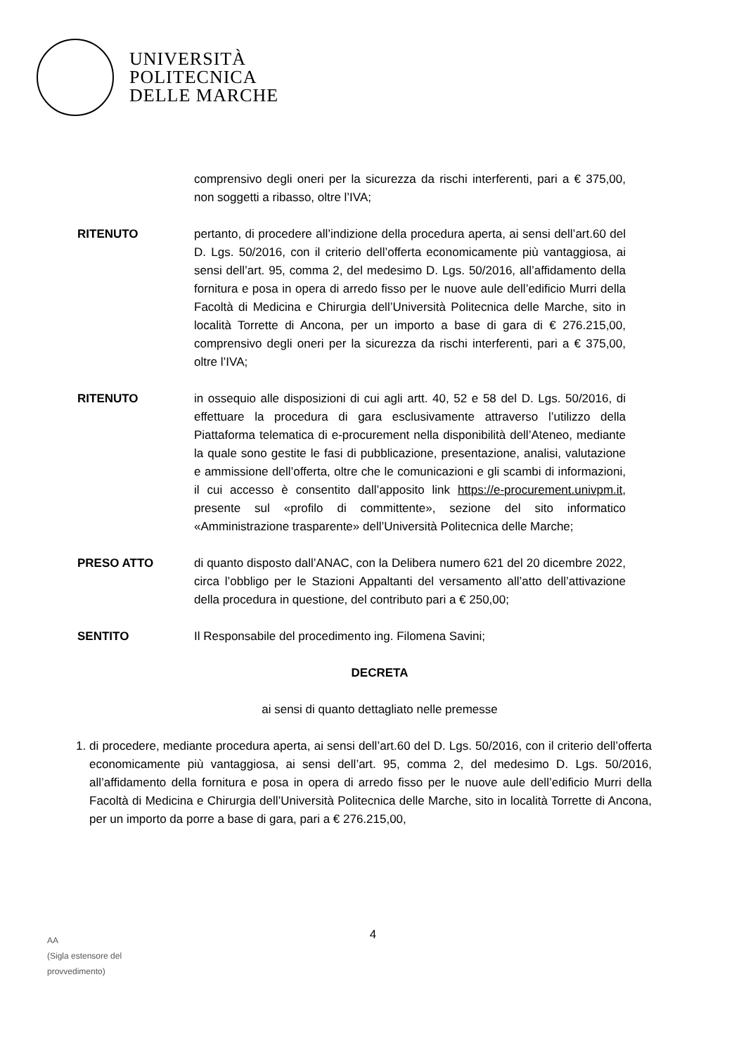UNIVERSITÀ
POLITECNICA
DELLE MARCHE
comprensivo degli oneri per la sicurezza da rischi interferenti, pari a € 375,00, non soggetti a ribasso, oltre l’IVA;
RITENUTO pertanto, di procedere all’indizione della procedura aperta, ai sensi dell’art.60 del D. Lgs. 50/2016, con il criterio dell’offerta economicamente più vantaggiosa, ai sensi dell’art. 95, comma 2, del medesimo D. Lgs. 50/2016, all’affidamento della fornitura e posa in opera di arredo fisso per le nuove aule dell’edificio Murri della Facoltà di Medicina e Chirurgia dell’Università Politecnica delle Marche, sito in località Torrette di Ancona, per un importo a base di gara di € 276.215,00, comprensivo degli oneri per la sicurezza da rischi interferenti, pari a € 375,00, oltre l’IVA;
RITENUTO in ossequio alle disposizioni di cui agli artt. 40, 52 e 58 del D. Lgs. 50/2016, di effettuare la procedura di gara esclusivamente attraverso l’utilizzo della Piattaforma telematica di e-procurement nella disponibilità dell’Ateneo, mediante la quale sono gestite le fasi di pubblicazione, presentazione, analisi, valutazione e ammissione dell’offerta, oltre che le comunicazioni e gli scambi di informazioni, il cui accesso è consentito dall’apposito link https://e-procurement.univpm.it, presente sul «profilo di committente», sezione del sito informatico «Amministrazione trasparente» dell’Università Politecnica delle Marche;
PRESO ATTO di quanto disposto dall’ANAC, con la Delibera numero 621 del 20 dicembre 2022, circa l’obbligo per le Stazioni Appaltanti del versamento all’atto dell’attivazione della procedura in questione, del contributo pari a € 250,00;
SENTITO Il Responsabile del procedimento ing. Filomena Savini;
DECRETA
ai sensi di quanto dettagliato nelle premesse
1. di procedere, mediante procedura aperta, ai sensi dell’art.60 del D. Lgs. 50/2016, con il criterio dell’offerta economicamente più vantaggiosa, ai sensi dell’art. 95, comma 2, del medesimo D. Lgs. 50/2016, all’affidamento della fornitura e posa in opera di arredo fisso per le nuove aule dell’edificio Murri della Facoltà di Medicina e Chirurgia dell’Università Politecnica delle Marche, sito in località Torrette di Ancona, per un importo da porre a base di gara, pari a € 276.215,00,
4
AA
(Sigla estensore del
provvedimento)